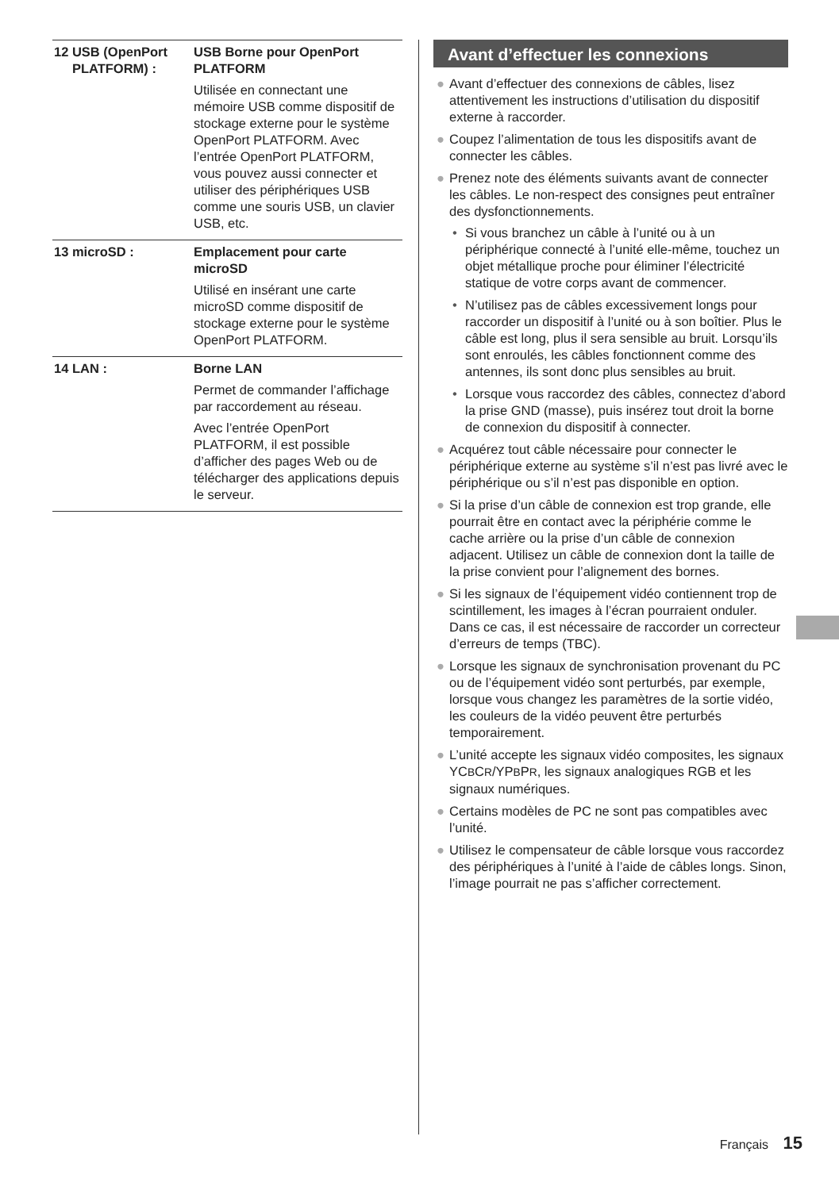| 12 USB (OpenPort PLATFORM) : | USB Borne pour OpenPort PLATFORM Utilisée en connectant une mémoire USB comme dispositif de stockage externe pour le système OpenPort PLATFORM. Avec l’entrée OpenPort PLATFORM, vous pouvez aussi connecter et utiliser des périphériques USB comme une souris USB, un clavier USB, etc. |
| 13 microSD : | Emplacement pour carte microSD Utilisé en insérant une carte microSD comme dispositif de stockage externe pour le système OpenPort PLATFORM. |
| 14 LAN : | Borne LAN Permet de commander l’affichage par raccordement au réseau. Avec l’entrée OpenPort PLATFORM, il est possible d’afficher des pages Web ou de télécharger des applications depuis le serveur. |
Avant d’effectuer les connexions
● Avant d’effectuer des connexions de câbles, lisez attentivement les instructions d’utilisation du dispositif externe à raccorder.
● Coupez l’alimentation de tous les dispositifs avant de connecter les câbles.
● Prenez note des éléments suivants avant de connecter les câbles. Le non-respect des consignes peut entraîner des dysfonctionnements.
• Si vous branchez un câble à l’unité ou à un périphérique connecté à l’unité elle-même, touchez un objet métallique proche pour éliminer l’électricité statique de votre corps avant de commencer.
• N’utilisez pas de câbles excessivement longs pour raccorder un dispositif à l’unité ou à son boîtier. Plus le câble est long, plus il sera sensible au bruit. Lorsqu’ils sont enroulés, les câbles fonctionnent comme des antennes, ils sont donc plus sensibles au bruit.
• Lorsque vous raccordez des câbles, connectez d’abord la prise GND (masse), puis insérez tout droit la borne de connexion du dispositif à connecter.
● Acquérez tout câble nécessaire pour connecter le périphérique externe au système s’il n’est pas livré avec le périphérique ou s’il n’est pas disponible en option.
● Si la prise d’un câble de connexion est trop grande, elle pourrait être en contact avec la périphérie comme le cache arrière ou la prise d’un câble de connexion adjacent. Utilisez un câble de connexion dont la taille de la prise convient pour l’alignement des bornes.
● Si les signaux de l’équipement vidéo contiennent trop de scintillement, les images à l’écran pourraient onduler. Dans ce cas, il est nécessaire de raccorder un correcteur d’erreurs de temps (TBC).
● Lorsque les signaux de synchronisation provenant du PC ou de l’équipement vidéo sont perturbés, par exemple, lorsque vous changez les paramètres de la sortie vidéo, les couleurs de la vidéo peuvent être perturbés temporairement.
● L’unité accepte les signaux vidéo composites, les signaux YCBCR/YPBPR, les signaux analogiques RGB et les signaux numériques.
● Certains modèles de PC ne sont pas compatibles avec l’unité.
● Utilisez le compensateur de câble lorsque vous raccordez des périphériques à l’unité à l’aide de câbles longs. Sinon, l’image pourrait ne pas s’afficher correctement.
Français 15